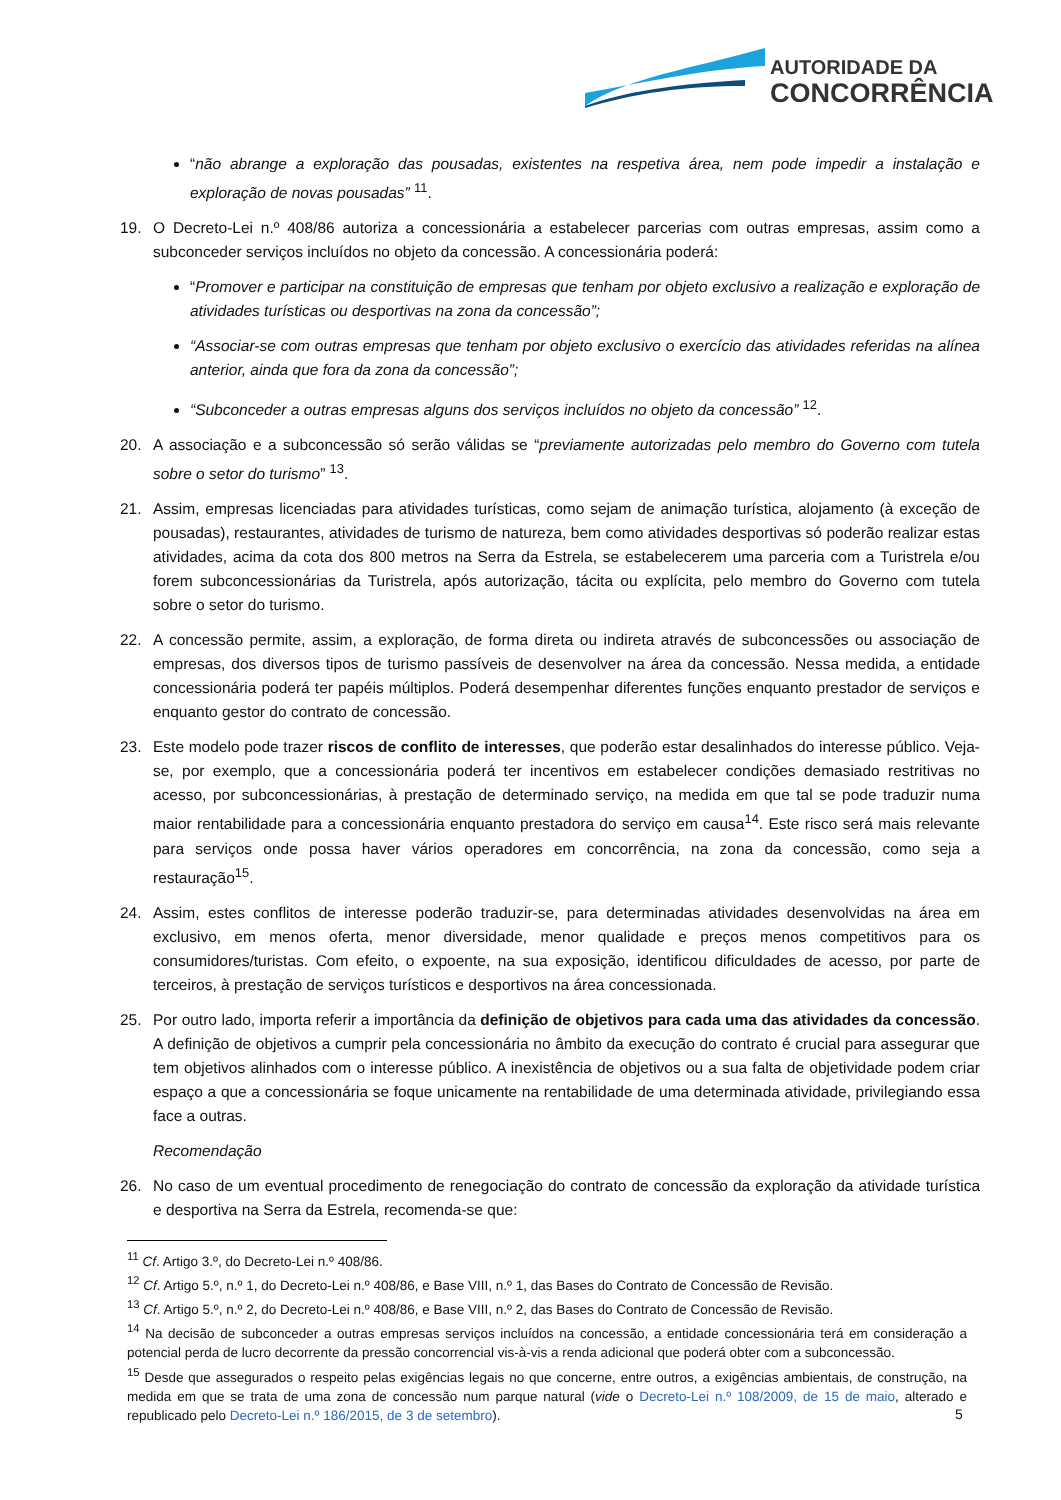AUTORIDADE DA
CONCORRÊNCIA
“não abrange a exploração das pousadas, existentes na respetiva área, nem pode impedir a instalação e exploração de novas pousadas” <sup>11</sup>.
19. O Decreto-Lei n.º 408/86 autoriza a concessionária a estabelecer parcerias com outras empresas, assim como a subconceder serviços incluídos no objeto da concessão. A concessionária poderá:
“Promover e participar na constituição de empresas que tenham por objeto exclusivo a realização e exploração de atividades turísticas ou desportivas na zona da concessão”;
“Associar-se com outras empresas que tenham por objeto exclusivo o exercício das atividades referidas na alínea anterior, ainda que fora da zona da concessão”;
“Subconceder a outras empresas alguns dos serviços incluídos no objeto da concessão” <sup>12</sup>.
20. A associação e a subconcessão só serão válidas se “previamente autorizadas pelo membro do Governo com tutela sobre o setor do turismo” <sup>13</sup>.
21. Assim, empresas licenciadas para atividades turísticas, como sejam de animação turística, alojamento (à exceção de pousadas), restaurantes, atividades de turismo de natureza, bem como atividades desportivas só poderão realizar estas atividades, acima da cota dos 800 metros na Serra da Estrela, se estabelecerem uma parceria com a Turistrela e/ou forem subconcessionárias da Turistrela, após autorização, tácita ou explícita, pelo membro do Governo com tutela sobre o setor do turismo.
22. A concessão permite, assim, a exploração, de forma direta ou indireta através de subconcessões ou associação de empresas, dos diversos tipos de turismo passíveis de desenvolver na área da concessão. Nessa medida, a entidade concessionária poderá ter papéis múltiplos. Poderá desempenhar diferentes funções enquanto prestador de serviços e enquanto gestor do contrato de concessão.
23. Este modelo pode trazer riscos de conflito de interesses, que poderão estar desalinhados do interesse público. Veja-se, por exemplo, que a concessionária poderá ter incentivos em estabelecer condições demasiado restritivas no acesso, por subconcessionárias, à prestação de determinado serviço, na medida em que tal se pode traduzir numa maior rentabilidade para a concessionária enquanto prestadora do serviço em causa<sup>14</sup>. Este risco será mais relevante para serviços onde possa haver vários operadores em concorrência, na zona da concessão, como seja a restauração<sup>15</sup>.
24. Assim, estes conflitos de interesse poderão traduzir-se, para determinadas atividades desenvolvidas na área em exclusivo, em menos oferta, menor diversidade, menor qualidade e preços menos competitivos para os consumidores/turistas. Com efeito, o expoente, na sua exposição, identificou dificuldades de acesso, por parte de terceiros, à prestação de serviços turísticos e desportivos na área concessionada.
25. Por outro lado, importa referir a importância da definição de objetivos para cada uma das atividades da concessão. A definição de objetivos a cumprir pela concessionária no âmbito da execução do contrato é crucial para assegurar que tem objetivos alinhados com o interesse público. A inexistência de objetivos ou a sua falta de objetividade podem criar espaço a que a concessionária se foque unicamente na rentabilidade de uma determinada atividade, privilegiando essa face a outras.
Recomendação
26. No caso de um eventual procedimento de renegociação do contrato de concessão da exploração da atividade turística e desportiva na Serra da Estrela, recomenda-se que:
<sup>11</sup> Cf. Artigo 3.º, do Decreto-Lei n.º 408/86.
<sup>12</sup> Cf. Artigo 5.º, n.º 1, do Decreto-Lei n.º 408/86, e Base VIII, n.º 1, das Bases do Contrato de Concessão de Revisão.
<sup>13</sup> Cf. Artigo 5.º, n.º 2, do Decreto-Lei n.º 408/86, e Base VIII, n.º 2, das Bases do Contrato de Concessão de Revisão.
<sup>14</sup> Na decisão de subconceder a outras empresas serviços incluídos na concessão, a entidade concessionária terá em consideração a potencial perda de lucro decorrente da pressão concorrencial vis-à-vis a renda adicional que poderá obter com a subconcessão.
<sup>15</sup> Desde que assegurados o respeito pelas exigências legais no que concerne, entre outros, a exigências ambientais, de construção, na medida em que se trata de uma zona de concessão num parque natural (vide o Decreto-Lei n.º 108/2009, de 15 de maio, alterado e republicado pelo Decreto-Lei n.º 186/2015, de 3 de setembro).
5